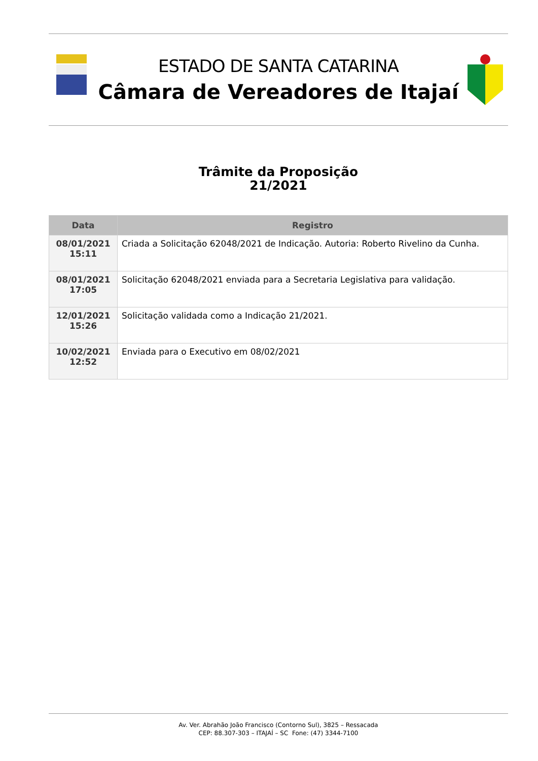ESTADO DE SANTA CATARINA
Câmara de Vereadores de Itajaí
Trâmite da Proposição
21/2021
| Data | Registro |
| --- | --- |
| 08/01/2021 15:11 | Criada a Solicitação 62048/2021 de Indicação. Autoria: Roberto Rivelino da Cunha. |
| 08/01/2021 17:05 | Solicitação 62048/2021 enviada para a Secretaria Legislativa para validação. |
| 12/01/2021 15:26 | Solicitação validada como a Indicação 21/2021. |
| 10/02/2021 12:52 | Enviada para o Executivo em 08/02/2021 |
Av. Ver. Abrahão João Francisco (Contorno Sul), 3825 – Ressacada
CEP: 88.307-303 – ITAJAÍ – SC Fone: (47) 3344-7100